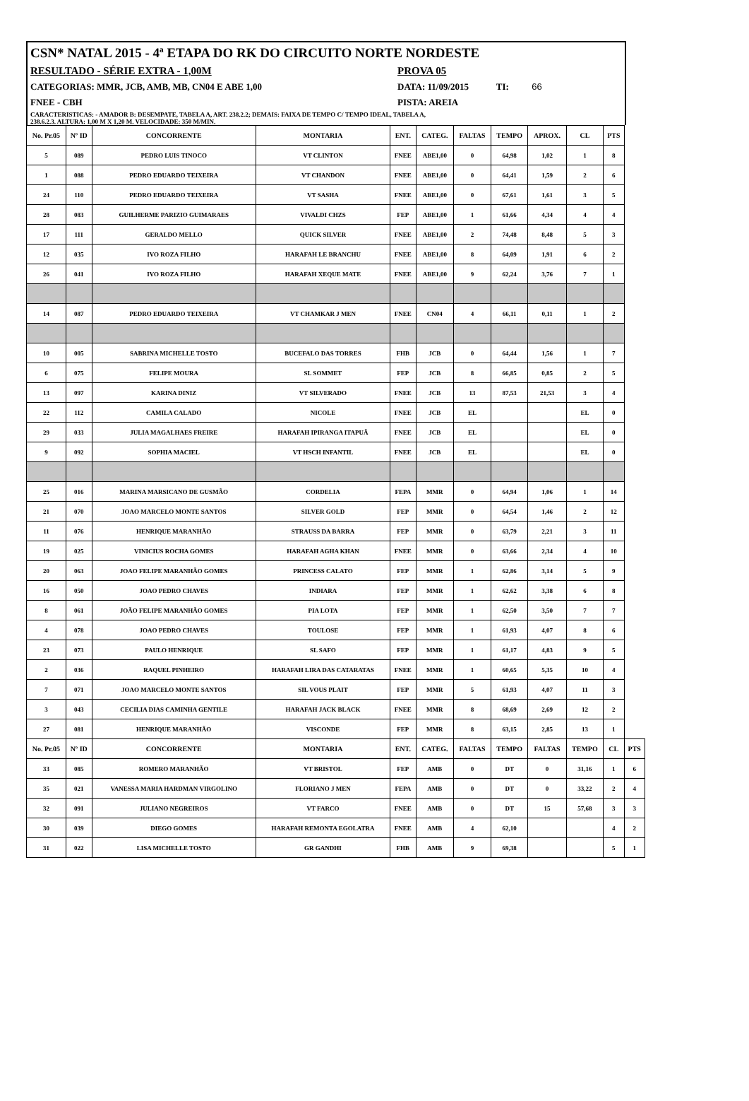CSN* NATAL 2015 - 4ª ETAPA DO RK DO CIRCUITO NORTE NORDESTE
RESULTADO - SÉRIE EXTRA - 1,00M PROVA 05
CATEGORIAS: MMR, JCB, AMB, MB, CN04 E ABE 1,00 DATA: 11/09/2015 TI: 66
FNEE - CBH PISTA: AREIA
CARACTERISTICAS: - AMADOR B: DESEMPATE, TABELA A, ART. 238.2.2; DEMAIS: FAIXA DE TEMPO C/ TEMPO IDEAL, TABELA A,
238.6.2.3. ALTURA: 1,00 M X 1,20 M. VELOCIDADE: 350 M/MIN.
| No. Pr.05 | Nº ID | CONCORRENTE | MONTARIA | ENT. | CATEG. | FALTAS | TEMPO | APROX. | CL | PTS | |
| --- | --- | --- | --- | --- | --- | --- | --- | --- | --- | --- | --- |
| 5 | 089 | PEDRO LUIS TINOCO | VT CLINTON | FNEE | ABE1,00 | 0 | 64,98 | 1,02 | 1 | 8 | |
| 1 | 088 | PEDRO EDUARDO TEIXEIRA | VT CHANDON | FNEE | ABE1,00 | 0 | 64,41 | 1,59 | 2 | 6 | |
| 24 | 110 | PEDRO EDUARDO TEIXEIRA | VT SASHA | FNEE | ABE1,00 | 0 | 67,61 | 1,61 | 3 | 5 | |
| 28 | 083 | GUILHERME PARIZIO GUIMARAES | VIVALDI CHZS | FEP | ABE1,00 | 1 | 61,66 | 4,34 | 4 | 4 | |
| 17 | 111 | GERALDO MELLO | QUICK SILVER | FNEE | ABE1,00 | 2 | 74,48 | 8,48 | 5 | 3 | |
| 12 | 035 | IVO ROZA FILHO | HARAFAH LE BRANCHU | FNEE | ABE1,00 | 8 | 64,09 | 1,91 | 6 | 2 | |
| 26 | 041 | IVO ROZA FILHO | HARAFAH XEQUE MATE | FNEE | ABE1,00 | 9 | 62,24 | 3,76 | 7 | 1 | |
| 14 | 087 | PEDRO EDUARDO TEIXEIRA | VT CHAMKAR J MEN | FNEE | CN04 | 4 | 66,11 | 0,11 | 1 | 2 | |
| 10 | 005 | SABRINA MICHELLE TOSTO | BUCEFALO DAS TORRES | FHB | JCB | 0 | 64,44 | 1,56 | 1 | 7 | |
| 6 | 075 | FELIPE MOURA | SL SOMMET | FEP | JCB | 8 | 66,85 | 0,85 | 2 | 5 | |
| 13 | 097 | KARINA DINIZ | VT SILVERADO | FNEE | JCB | 13 | 87,53 | 21,53 | 3 | 4 | |
| 22 | 112 | CAMILA CALADO | NICOLE | FNEE | JCB | EL | | | EL | 0 | |
| 29 | 033 | JULIA MAGALHAES FREIRE | HARAFAH IPIRANGA ITAPUÃ | FNEE | JCB | EL | | | EL | 0 | |
| 9 | 092 | SOPHIA MACIEL | VT HSCH INFANTIL | FNEE | JCB | EL | | | EL | 0 | |
| 25 | 016 | MARINA MARSICANO DE GUSMÃO | CORDELIA | FEPA | MMR | 0 | 64,94 | 1,06 | 1 | 14 | |
| 21 | 070 | JOAO MARCELO MONTE SANTOS | SILVER GOLD | FEP | MMR | 0 | 64,54 | 1,46 | 2 | 12 | |
| 11 | 076 | HENRIQUE MARANHÃO | STRAUSS DA BARRA | FEP | MMR | 0 | 63,79 | 2,21 | 3 | 11 | |
| 19 | 025 | VINICIUS ROCHA GOMES | HARAFAH AGHA KHAN | FNEE | MMR | 0 | 63,66 | 2,34 | 4 | 10 | |
| 20 | 063 | JOAO FELIPE MARANHÃO GOMES | PRINCESS CALATO | FEP | MMR | 1 | 62,86 | 3,14 | 5 | 9 | |
| 16 | 050 | JOAO PEDRO CHAVES | INDIARA | FEP | MMR | 1 | 62,62 | 3,38 | 6 | 8 | |
| 8 | 061 | JOÃO FELIPE MARANHÃO GOMES | PIA LOTA | FEP | MMR | 1 | 62,50 | 3,50 | 7 | 7 | |
| 4 | 078 | JOAO PEDRO CHAVES | TOULOSE | FEP | MMR | 1 | 61,93 | 4,07 | 8 | 6 | |
| 23 | 073 | PAULO HENRIQUE | SL SAFO | FEP | MMR | 1 | 61,17 | 4,83 | 9 | 5 | |
| 2 | 036 | RAQUEL PINHEIRO | HARAFAH LIRA DAS CATARATAS | FNEE | MMR | 1 | 60,65 | 5,35 | 10 | 4 | |
| 7 | 071 | JOAO MARCELO MONTE SANTOS | SIL VOUS PLAIT | FEP | MMR | 5 | 61,93 | 4,07 | 11 | 3 | |
| 3 | 043 | CECILIA DIAS CAMINHA GENTILE | HARAFAH JACK BLACK | FNEE | MMR | 8 | 68,69 | 2,69 | 12 | 2 | |
| 27 | 081 | HENRIQUE MARANHÃO | VISCONDE | FEP | MMR | 8 | 63,15 | 2,85 | 13 | 1 | |
| No. Pr.05 | Nº ID | CONCORRENTE | MONTARIA | ENT. | CATEG. | FALTAS | TEMPO | FALTAS | TEMPO | CL | PTS |
| 33 | 085 | ROMERO MARANHÃO | VT BRISTOL | FEP | AMB | 0 | DT | 0 | 31,16 | 1 | 6 |
| 35 | 021 | VANESSA MARIA HARDMAN VIRGOLINO | FLORIANO J MEN | FEPA | AMB | 0 | DT | 0 | 33,22 | 2 | 4 |
| 32 | 091 | JULIANO NEGREIROS | VT FARCO | FNEE | AMB | 0 | DT | 15 | 57,68 | 3 | 3 |
| 30 | 039 | DIEGO GOMES | HARAFAH REMONTA EGOLATRA | FNEE | AMB | 4 | 62,10 | | | 4 | 2 |
| 31 | 022 | LISA MICHELLE TOSTO | GR GANDHI | FHB | AMB | 9 | 69,38 | | | 5 | 1 |